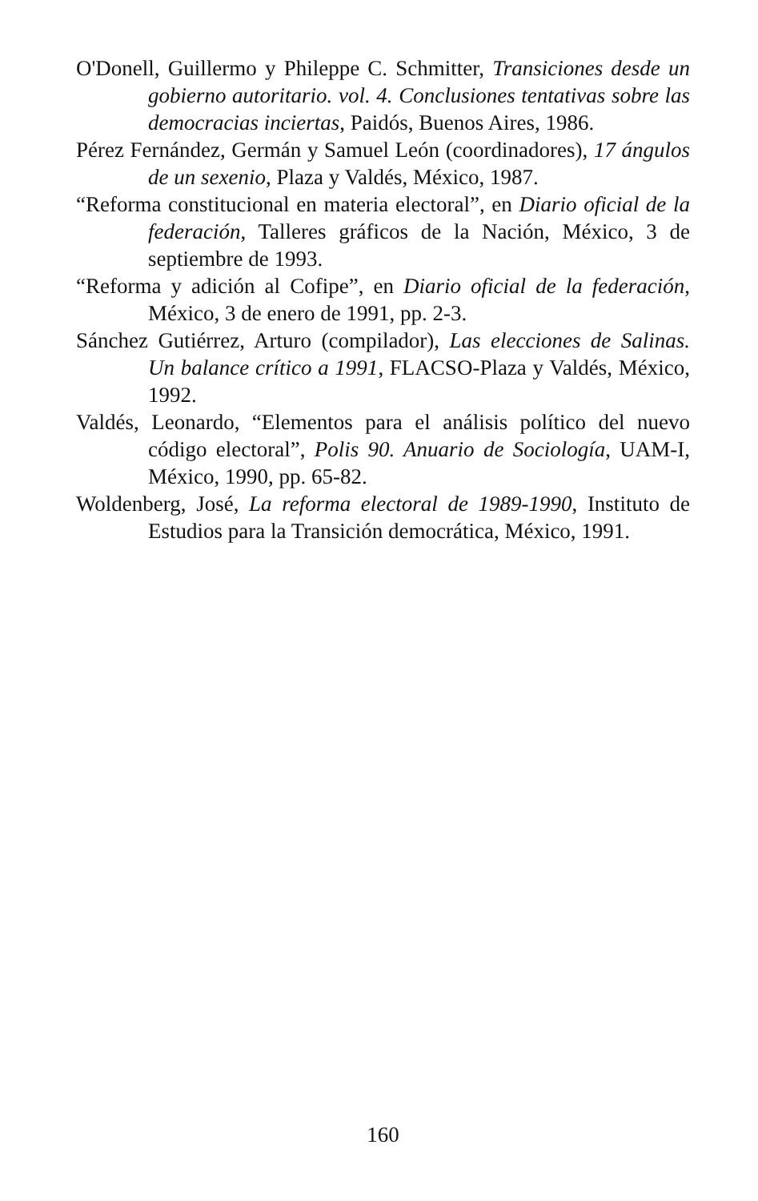O'Donell, Guillermo y Phileppe C. Schmitter, Transiciones desde un gobierno autoritario. vol. 4. Conclusiones tentativas sobre las democracias inciertas, Paidós, Buenos Aires, 1986.
Pérez Fernández, Germán y Samuel León (coordinadores), 17 ángulos de un sexenio, Plaza y Valdés, México, 1987.
“Reforma constitucional en materia electoral”, en Diario oficial de la federación, Talleres gráficos de la Nación, México, 3 de septiembre de 1993.
“Reforma y adición al Cofipe”, en Diario oficial de la federación, México, 3 de enero de 1991, pp. 2-3.
Sánchez Gutiérrez, Arturo (compilador), Las elecciones de Salinas. Un balance crítico a 1991, FLACSO-Plaza y Valdés, México, 1992.
Valdés, Leonardo, “Elementos para el análisis político del nuevo código electoral”, Polis 90. Anuario de Sociología, UAM-I, México, 1990, pp. 65-82.
Woldenberg, José, La reforma electoral de 1989-1990, Instituto de Estudios para la Transición democrática, México, 1991.
160